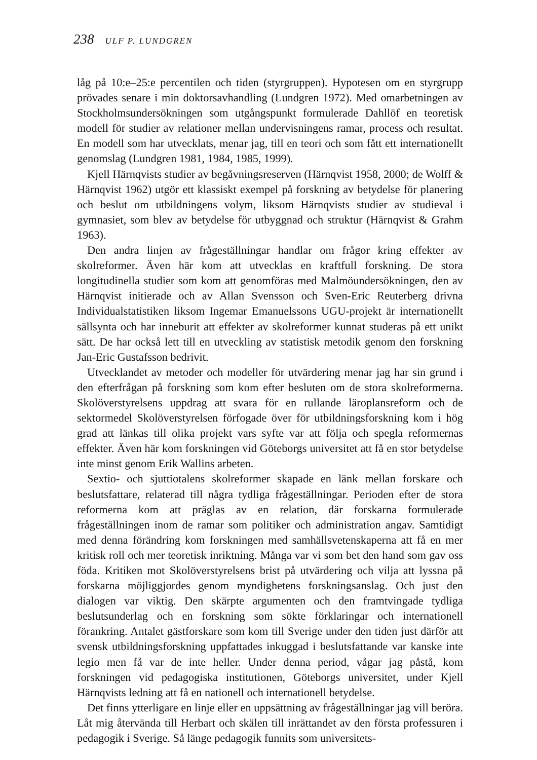238 ULF P. LUNDGREN
låg på 10:e–25:e percentilen och tiden (styrgruppen). Hypotesen om en styrgrupp prövades senare i min doktorsavhandling (Lundgren 1972). Med omarbetningen av Stockholmsundersökningen som utgångspunkt formulerade Dahllöf en teoretisk modell för studier av relationer mellan undervisningens ramar, process och resultat. En modell som har utvecklats, menar jag, till en teori och som fått ett internationellt genomslag (Lundgren 1981, 1984, 1985, 1999).
Kjell Härnqvists studier av begåvningsreserven (Härnqvist 1958, 2000; de Wolff & Härnqvist 1962) utgör ett klassiskt exempel på forskning av betydelse för planering och beslut om utbildningens volym, liksom Härnqvists studier av studieval i gymnasiet, som blev av betydelse för utbyggnad och struktur (Härnqvist & Grahm 1963).
Den andra linjen av frågeställningar handlar om frågor kring effekter av skolreformer. Även här kom att utvecklas en kraftfull forskning. De stora longitudinella studier som kom att genomföras med Malmöundersökningen, den av Härnqvist initierade och av Allan Svensson och Sven-Eric Reuterberg drivna Individualstatistiken liksom Ingemar Emanuelssons UGU-projekt är internationellt sällsynta och har inneburit att effekter av skolreformer kunnat studeras på ett unikt sätt. De har också lett till en utveckling av statistisk metodik genom den forskning Jan-Eric Gustafsson bedrivit.
Utvecklandet av metoder och modeller för utvärdering menar jag har sin grund i den efterfrågan på forskning som kom efter besluten om de stora skolreformerna. Skolöverstyrelsens uppdrag att svara för en rullande läroplansreform och de sektormedel Skolöverstyrelsen förfogade över för utbildningsforskning kom i hög grad att länkas till olika projekt vars syfte var att följa och spegla reformernas effekter. Även här kom forskningen vid Göteborgs universitet att få en stor betydelse inte minst genom Erik Wallins arbeten.
Sextio- och sjuttiotalens skolreformer skapade en länk mellan forskare och beslutsfattare, relaterad till några tydliga frågeställningar. Perioden efter de stora reformerna kom att präglas av en relation, där forskarna formulerade frågeställningen inom de ramar som politiker och administration angav. Samtidigt med denna förändring kom forskningen med samhällsvetenskaperna att få en mer kritisk roll och mer teoretisk inriktning. Många var vi som bet den hand som gav oss föda. Kritiken mot Skolöverstyrelsens brist på utvärdering och vilja att lyssna på forskarna möjliggjordes genom myndighetens forskningsanslag. Och just den dialogen var viktig. Den skärpte argumenten och den framtvingade tydliga beslutsunderlag och en forskning som sökte förklaringar och internationell förankring. Antalet gästforskare som kom till Sverige under den tiden just därför att svensk utbildningsforskning uppfattades inkuggad i beslutsfattande var kanske inte legio men få var de inte heller. Under denna period, vågar jag påstå, kom forskningen vid pedagogiska institutionen, Göteborgs universitet, under Kjell Härnqvists ledning att få en nationell och internationell betydelse.
Det finns ytterligare en linje eller en uppsättning av frågeställningar jag vill beröra. Låt mig återvända till Herbart och skälen till inrättandet av den första professuren i pedagogik i Sverige. Så länge pedagogik funnits som universitets-